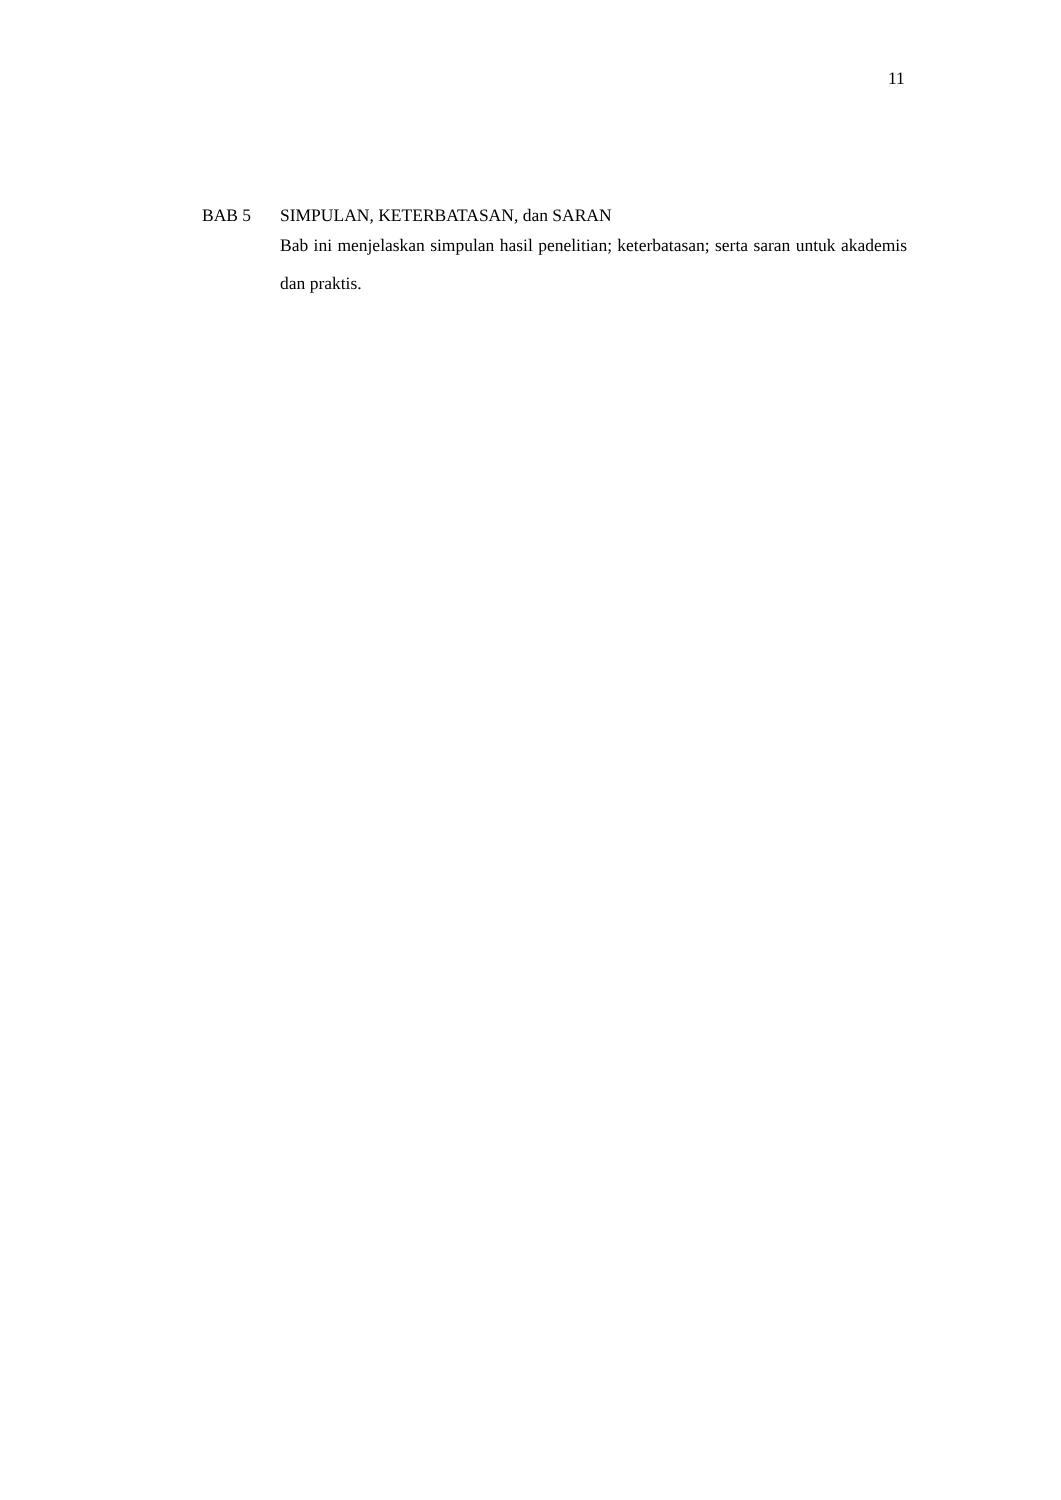11
BAB 5 SIMPULAN, KETERBATASAN, dan SARAN
Bab ini menjelaskan simpulan hasil penelitian; keterbatasan; serta saran untuk akademis dan praktis.